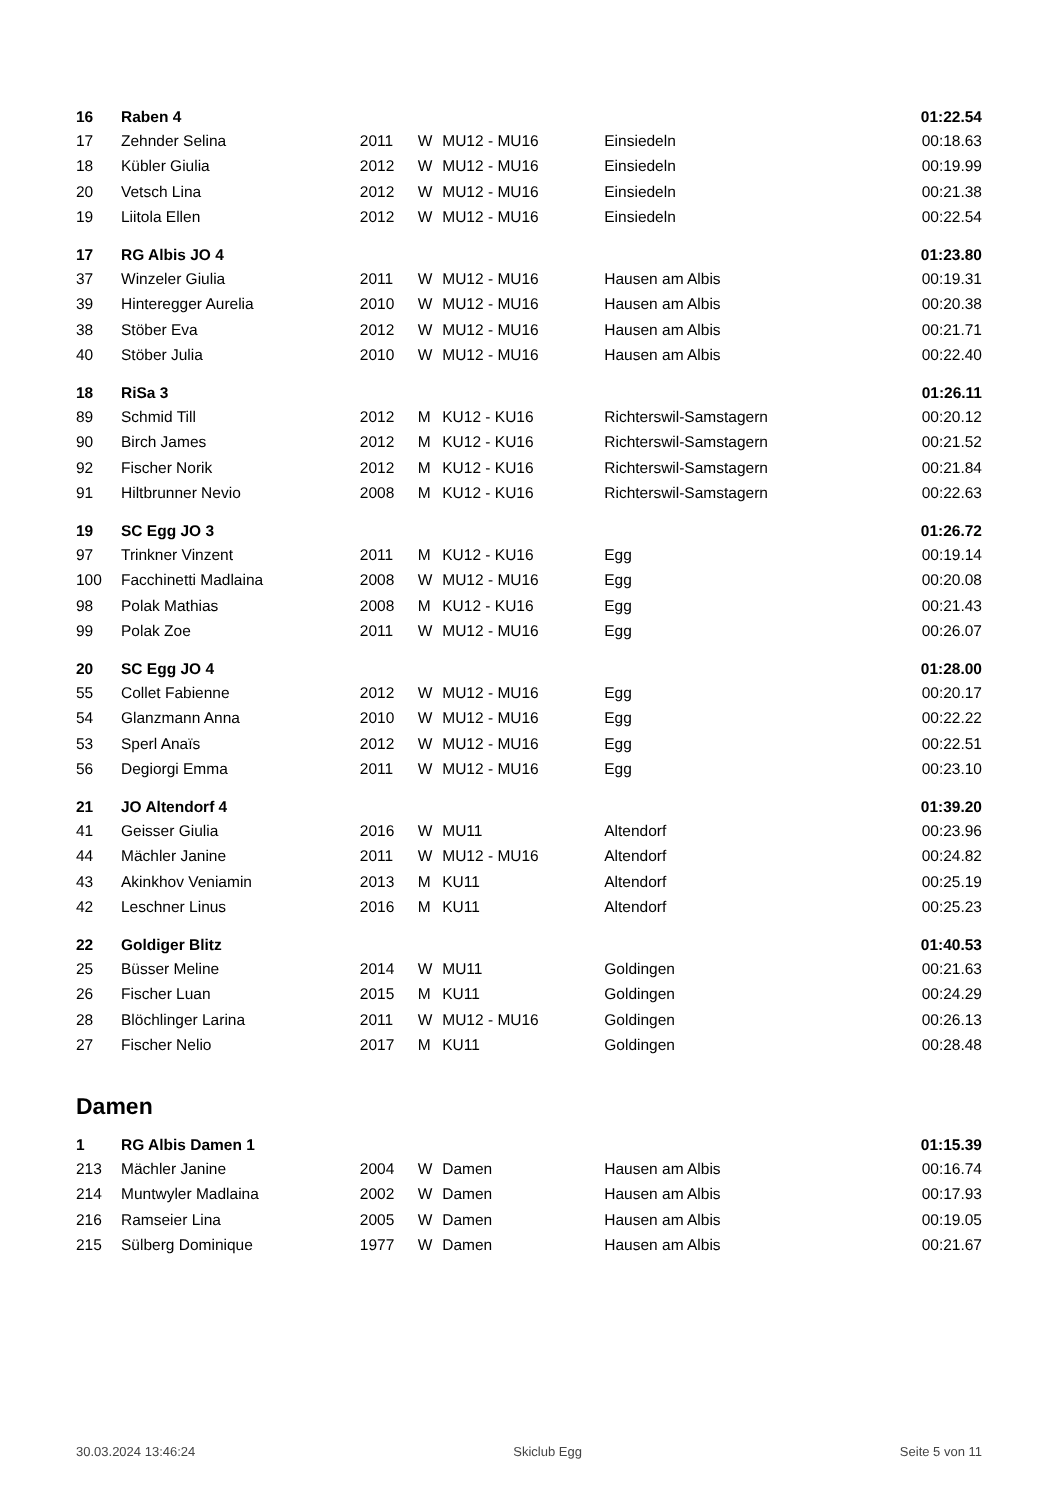| 16 | Raben 4 | | | | | 01:22.54 |
| 17 | Zehnder Selina | 2011 | W | MU12 - MU16 | Einsiedeln | 00:18.63 |
| 18 | Kübler Giulia | 2012 | W | MU12 - MU16 | Einsiedeln | 00:19.99 |
| 20 | Vetsch Lina | 2012 | W | MU12 - MU16 | Einsiedeln | 00:21.38 |
| 19 | Liitola Ellen | 2012 | W | MU12 - MU16 | Einsiedeln | 00:22.54 |
| 17 | RG Albis JO 4 | | | | | 01:23.80 |
| 37 | Winzeler Giulia | 2011 | W | MU12 - MU16 | Hausen am Albis | 00:19.31 |
| 39 | Hinteregger Aurelia | 2010 | W | MU12 - MU16 | Hausen am Albis | 00:20.38 |
| 38 | Stöber Eva | 2012 | W | MU12 - MU16 | Hausen am Albis | 00:21.71 |
| 40 | Stöber Julia | 2010 | W | MU12 - MU16 | Hausen am Albis | 00:22.40 |
| 18 | RiSa 3 | | | | | 01:26.11 |
| 89 | Schmid Till | 2012 | M | KU12 - KU16 | Richterswil-Samstagern | 00:20.12 |
| 90 | Birch James | 2012 | M | KU12 - KU16 | Richterswil-Samstagern | 00:21.52 |
| 92 | Fischer Norik | 2012 | M | KU12 - KU16 | Richterswil-Samstagern | 00:21.84 |
| 91 | Hiltbrunner Nevio | 2008 | M | KU12 - KU16 | Richterswil-Samstagern | 00:22.63 |
| 19 | SC Egg JO 3 | | | | | 01:26.72 |
| 97 | Trinkner Vinzent | 2011 | M | KU12 - KU16 | Egg | 00:19.14 |
| 100 | Facchinetti Madlaina | 2008 | W | MU12 - MU16 | Egg | 00:20.08 |
| 98 | Polak Mathias | 2008 | M | KU12 - KU16 | Egg | 00:21.43 |
| 99 | Polak Zoe | 2011 | W | MU12 - MU16 | Egg | 00:26.07 |
| 20 | SC Egg JO 4 | | | | | 01:28.00 |
| 55 | Collet Fabienne | 2012 | W | MU12 - MU16 | Egg | 00:20.17 |
| 54 | Glanzmann Anna | 2010 | W | MU12 - MU16 | Egg | 00:22.22 |
| 53 | Sperl Anaïs | 2012 | W | MU12 - MU16 | Egg | 00:22.51 |
| 56 | Degiorgi Emma | 2011 | W | MU12 - MU16 | Egg | 00:23.10 |
| 21 | JO Altendorf 4 | | | | | 01:39.20 |
| 41 | Geisser Giulia | 2016 | W | MU11 | Altendorf | 00:23.96 |
| 44 | Mächler Janine | 2011 | W | MU12 - MU16 | Altendorf | 00:24.82 |
| 43 | Akinkhov Veniamin | 2013 | M | KU11 | Altendorf | 00:25.19 |
| 42 | Leschner Linus | 2016 | M | KU11 | Altendorf | 00:25.23 |
| 22 | Goldiger Blitz | | | | | 01:40.53 |
| 25 | Büsser Meline | 2014 | W | MU11 | Goldingen | 00:21.63 |
| 26 | Fischer Luan | 2015 | M | KU11 | Goldingen | 00:24.29 |
| 28 | Blöchlinger Larina | 2011 | W | MU12 - MU16 | Goldingen | 00:26.13 |
| 27 | Fischer Nelio | 2017 | M | KU11 | Goldingen | 00:28.48 |
| Damen | | | | | | |
| 1 | RG Albis Damen 1 | | | | | 01:15.39 |
| 213 | Mächler Janine | 2004 | W | Damen | Hausen am Albis | 00:16.74 |
| 214 | Muntwyler Madlaina | 2002 | W | Damen | Hausen am Albis | 00:17.93 |
| 216 | Ramseier Lina | 2005 | W | Damen | Hausen am Albis | 00:19.05 |
| 215 | Sülberg Dominique | 1977 | W | Damen | Hausen am Albis | 00:21.67 |
30.03.2024 13:46:24 Skiclub Egg Seite 5 von 11